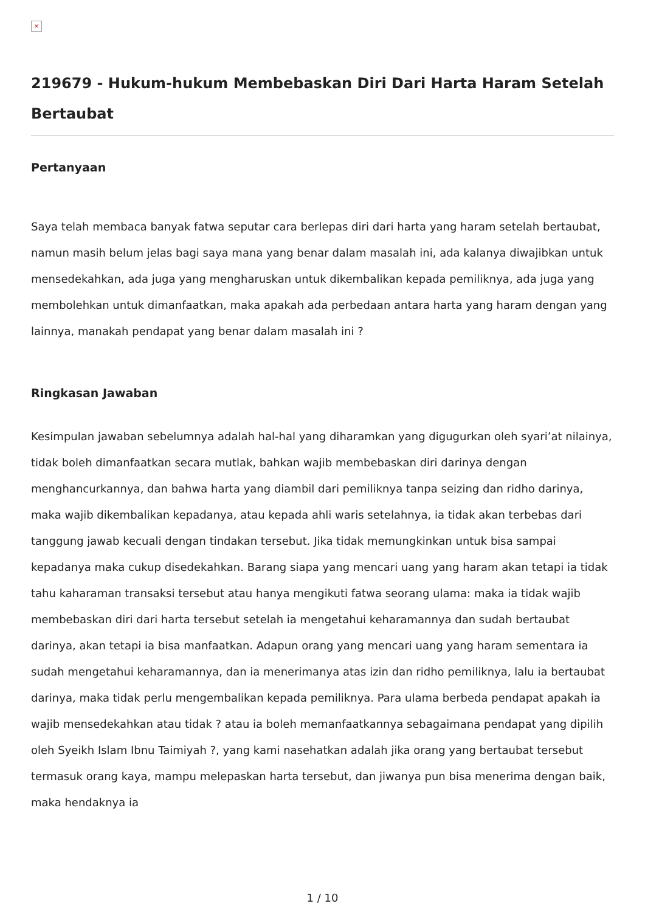×
219679 - Hukum-hukum Membebaskan Diri Dari Harta Haram Setelah Bertaubat
Pertanyaan
Saya telah membaca banyak fatwa seputar cara berlepas diri dari harta yang haram setelah bertaubat, namun masih belum jelas bagi saya mana yang benar dalam masalah ini, ada kalanya diwajibkan untuk mensedekahkan, ada juga yang mengharuskan untuk dikembalikan kepada pemiliknya, ada juga yang membolehkan untuk dimanfaatkan, maka apakah ada perbedaan antara harta yang haram dengan yang lainnya, manakah pendapat yang benar dalam masalah ini ?
Ringkasan Jawaban
Kesimpulan jawaban sebelumnya adalah hal-hal yang diharamkan yang digugurkan oleh syari’at nilainya, tidak boleh dimanfaatkan secara mutlak, bahkan wajib membebaskan diri darinya dengan menghancurkannya, dan bahwa harta yang diambil dari pemiliknya tanpa seizing dan ridho darinya, maka wajib dikembalikan kepadanya, atau kepada ahli waris setelahnya, ia tidak akan terbebas dari tanggung jawab kecuali dengan tindakan tersebut. Jika tidak memungkinkan untuk bisa sampai kepadanya maka cukup disedekahkan. Barang siapa yang mencari uang yang haram akan tetapi ia tidak tahu kaharaman transaksi tersebut atau hanya mengikuti fatwa seorang ulama: maka ia tidak wajib membebaskan diri dari harta tersebut setelah ia mengetahui keharamannya dan sudah bertaubat darinya, akan tetapi ia bisa manfaatkan. Adapun orang yang mencari uang yang haram sementara ia sudah mengetahui keharamannya, dan ia menerimanya atas izin dan ridho pemiliknya, lalu ia bertaubat darinya, maka tidak perlu mengembalikan kepada pemiliknya. Para ulama berbeda pendapat apakah ia wajib mensedekahkan atau tidak ? atau ia boleh memanfaatkannya sebagaimana pendapat yang dipilih oleh Syeikh Islam Ibnu Taimiyah ?, yang kami nasehatkan adalah jika orang yang bertaubat tersebut termasuk orang kaya, mampu melepaskan harta tersebut, dan jiwanya pun bisa menerima dengan baik, maka hendaknya ia
1 / 10